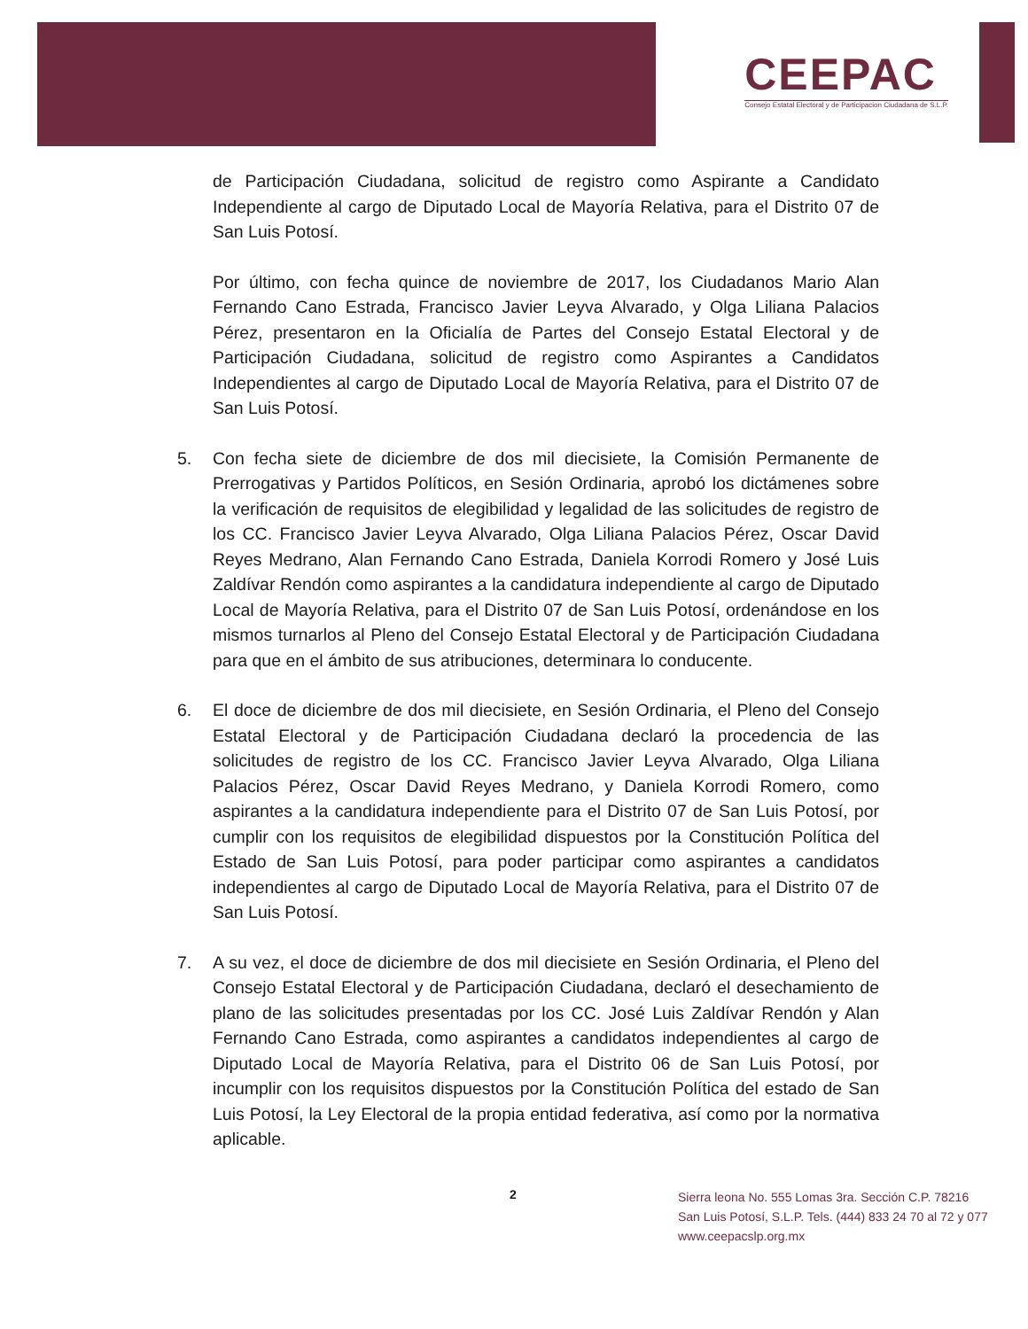CEEPAC
Consejo Estatal Electoral y de Participacion Ciudadana de S.L.P.
de Participación Ciudadana, solicitud de registro como Aspirante a Candidato Independiente al cargo de Diputado Local de Mayoría Relativa, para el Distrito 07 de San Luis Potosí.
Por último, con fecha quince de noviembre de 2017, los Ciudadanos Mario Alan Fernando Cano Estrada, Francisco Javier Leyva Alvarado, y Olga Liliana Palacios Pérez, presentaron en la Oficialía de Partes del Consejo Estatal Electoral y de Participación Ciudadana, solicitud de registro como Aspirantes a Candidatos Independientes al cargo de Diputado Local de Mayoría Relativa, para el Distrito 07 de San Luis Potosí.
5. Con fecha siete de diciembre de dos mil diecisiete, la Comisión Permanente de Prerrogativas y Partidos Políticos, en Sesión Ordinaria, aprobó los dictámenes sobre la verificación de requisitos de elegibilidad y legalidad de las solicitudes de registro de los CC. Francisco Javier Leyva Alvarado, Olga Liliana Palacios Pérez, Oscar David Reyes Medrano, Alan Fernando Cano Estrada, Daniela Korrodi Romero y José Luis Zaldívar Rendón como aspirantes a la candidatura independiente al cargo de Diputado Local de Mayoría Relativa, para el Distrito 07 de San Luis Potosí, ordenándose en los mismos turnarlos al Pleno del Consejo Estatal Electoral y de Participación Ciudadana para que en el ámbito de sus atribuciones, determinara lo conducente.
6. El doce de diciembre de dos mil diecisiete, en Sesión Ordinaria, el Pleno del Consejo Estatal Electoral y de Participación Ciudadana declaró la procedencia de las solicitudes de registro de los CC. Francisco Javier Leyva Alvarado, Olga Liliana Palacios Pérez, Oscar David Reyes Medrano, y Daniela Korrodi Romero, como aspirantes a la candidatura independiente para el Distrito 07 de San Luis Potosí, por cumplir con los requisitos de elegibilidad dispuestos por la Constitución Política del Estado de San Luis Potosí, para poder participar como aspirantes a candidatos independientes al cargo de Diputado Local de Mayoría Relativa, para el Distrito 07 de San Luis Potosí.
7. A su vez, el doce de diciembre de dos mil diecisiete en Sesión Ordinaria, el Pleno del Consejo Estatal Electoral y de Participación Ciudadana, declaró el desechamiento de plano de las solicitudes presentadas por los CC. José Luis Zaldívar Rendón y Alan Fernando Cano Estrada, como aspirantes a candidatos independientes al cargo de Diputado Local de Mayoría Relativa, para el Distrito 06 de San Luis Potosí, por incumplir con los requisitos dispuestos por la Constitución Política del estado de San Luis Potosí, la Ley Electoral de la propia entidad federativa, así como por la normativa aplicable.
2
Sierra leona No. 555 Lomas 3ra. Sección C.P. 78216
San Luis Potosí, S.L.P. Tels. (444) 833 24 70 al 72 y 077
www.ceepacslp.org.mx